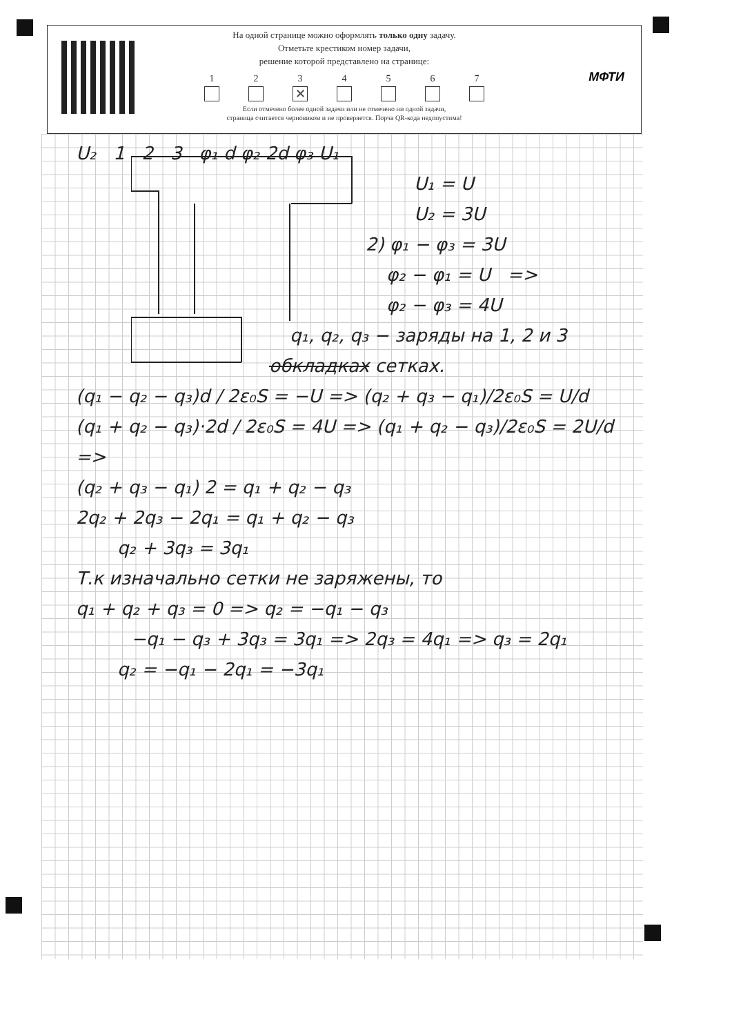На одной странице можно оформлять только одну задачу.
Отметьте крестиком номер задачи,
решение которой представлено на странице:
1 2 3
✕
4 5 6 7
Если отмечено более одной задачи или не отмечено ни одной задачи,
страница считается черновиком и не проверяется. Порча QR-кода недопустима!
МФТИ
U₂ 1 2 3 φ₁ d φ₂ 2d φ₃ U₁
U₁ = U
U₂ = 3U
2) φ₁ − φ₃ = 3U
φ₂ − φ₁ = U =>
φ₂ − φ₃ = 4U
q₁, q₂, q₃ − заряды на 1, 2 и 3
обкладках сетках.
(q₁ − q₂ − q₃)d / 2ε₀S = −U => (q₂ + q₃ − q₁)/2ε₀S = U/d
(q₁ + q₂ − q₃)·2d / 2ε₀S = 4U => (q₁ + q₂ − q₃)/2ε₀S = 2U/d =>
(q₂ + q₃ − q₁) 2 = q₁ + q₂ − q₃
2q₂ + 2q₃ − 2q₁ = q₁ + q₂ − q₃
q₂ + 3q₃ = 3q₁
Т.к изначально сетки не заряжены, то
q₁ + q₂ + q₃ = 0 => q₂ = −q₁ − q₃
−q₁ − q₃ + 3q₃ = 3q₁ => 2q₃ = 4q₁ => q₃ = 2q₁
q₂ = −q₁ − 2q₁ = −3q₁